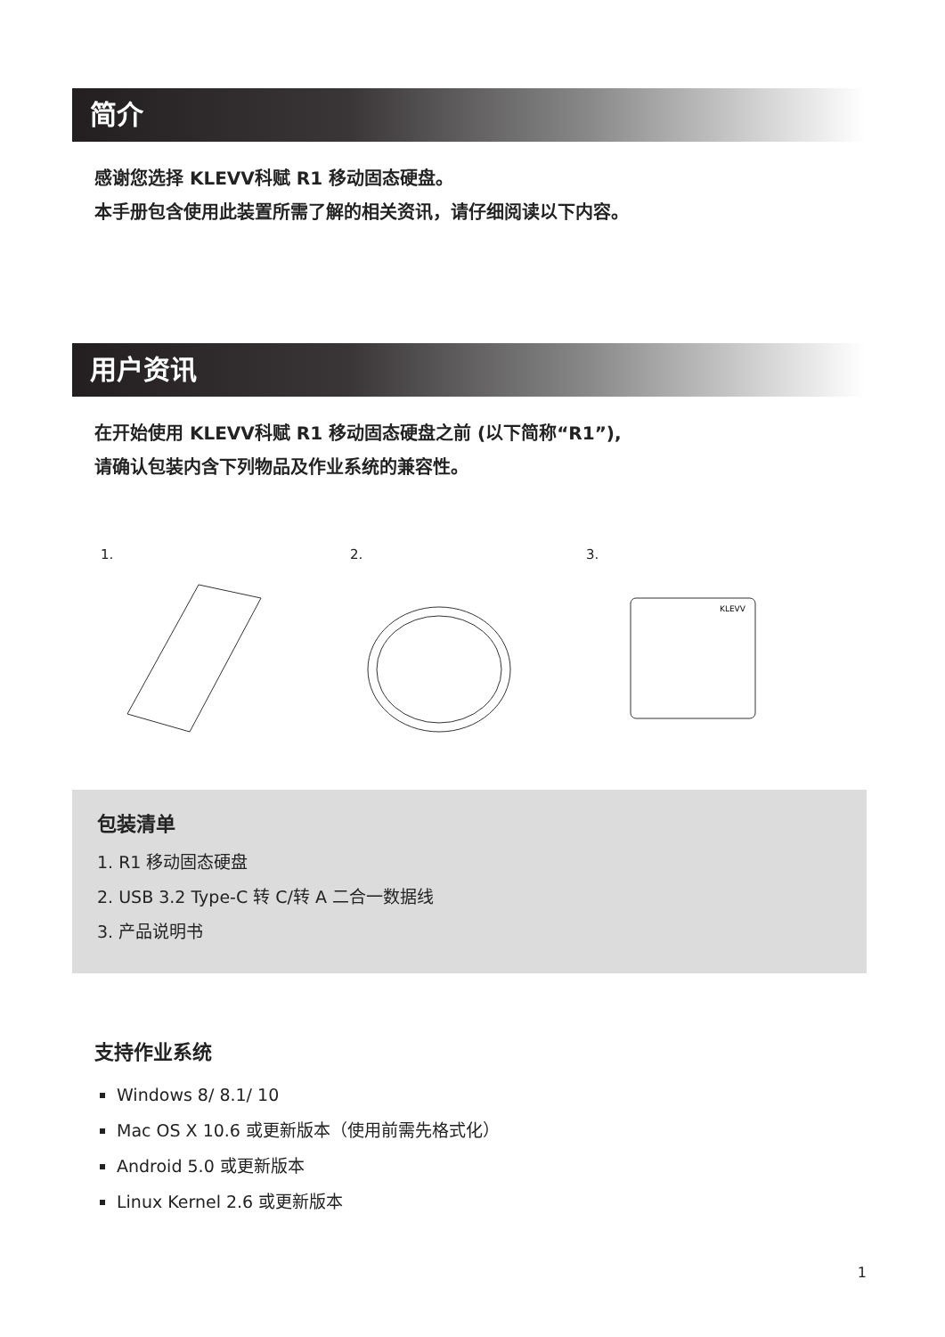简介
感谢您选择 KLEVV科赋 R1 移动固态硬盘。
本手册包含使用此装置所需了解的相关资讯，请仔细阅读以下内容。
用户资讯
在开始使用 KLEVV科赋 R1 移动固态硬盘之前 (以下简称“R1”),
请确认包装内含下列物品及作业系统的兼容性。
1. 2. 3.
KLEVV
包装清单
1. R1 移动固态硬盘
2. USB 3.2 Type-C 转 C/转 A 二合一数据线
3. 产品说明书
支持作业系统
Windows 8/ 8.1/ 10
Mac OS X 10.6 或更新版本（使用前需先格式化）
Android 5.0 或更新版本
Linux Kernel 2.6 或更新版本
1